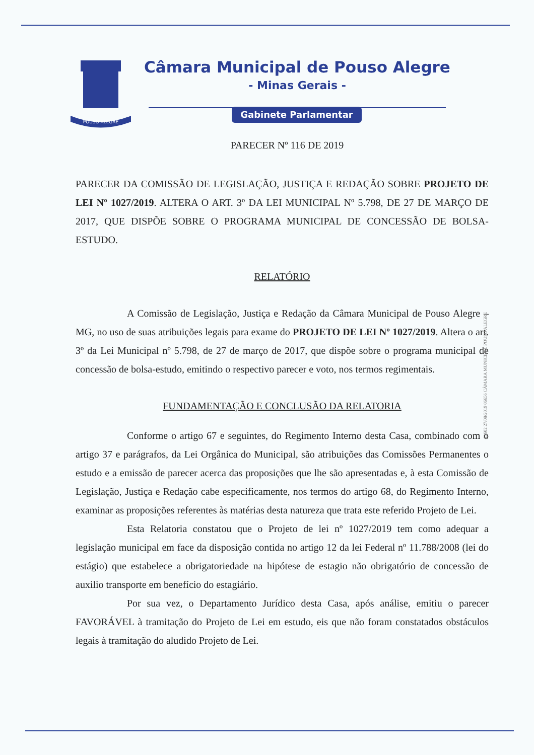POUSO ALEGRE
Câmara Municipal de Pouso Alegre
- Minas Gerais -
Gabinete Parlamentar
PARECER Nº 116 DE 2019
PARECER DA COMISSÃO DE LEGISLAÇÃO, JUSTIÇA E REDAÇÃO SOBRE PROJETO DE LEI Nº 1027/2019. ALTERA O ART. 3º DA LEI MUNICIPAL Nº 5.798, DE 27 DE MARÇO DE 2017, QUE DISPÕE SOBRE O PROGRAMA MUNICIPAL DE CONCESSÃO DE BOLSA-ESTUDO.
RELATÓRIO
A Comissão de Legislação, Justiça e Redação da Câmara Municipal de Pouso Alegre – MG, no uso de suas atribuições legais para exame do PROJETO DE LEI Nº 1027/2019. Altera o art. 3º da Lei Municipal nº 5.798, de 27 de março de 2017, que dispõe sobre o programa municipal de concessão de bolsa-estudo, emitindo o respectivo parecer e voto, nos termos regimentais.
FUNDAMENTAÇÃO E CONCLUSÃO DA RELATORIA
Conforme o artigo 67 e seguintes, do Regimento Interno desta Casa, combinado com o artigo 37 e parágrafos, da Lei Orgânica do Municipal, são atribuições das Comissões Permanentes o estudo e a emissão de parecer acerca das proposições que lhe são apresentadas e, à esta Comissão de Legislação, Justiça e Redação cabe especificamente, nos termos do artigo 68, do Regimento Interno, examinar as proposições referentes às matérias desta natureza que trata este referido Projeto de Lei.
Esta Relatoria constatou que o Projeto de lei nº 1027/2019 tem como adequar a legislação municipal em face da disposição contida no artigo 12 da lei Federal nº 11.788/2008 (lei do estágio) que estabelece a obrigatoriedade na hipótese de estagio não obrigatório de concessão de auxilio transporte em benefício do estagiário.
Por sua vez, o Departamento Jurídico desta Casa, após análise, emitiu o parecer FAVORÁVEL à tramitação do Projeto de Lei em estudo, eis que não foram constatados obstáculos legais à tramitação do aludido Projeto de Lei.
13602 27/08/2019 06656 CÂMARA MUNICIPAL POUSO ALEGRE